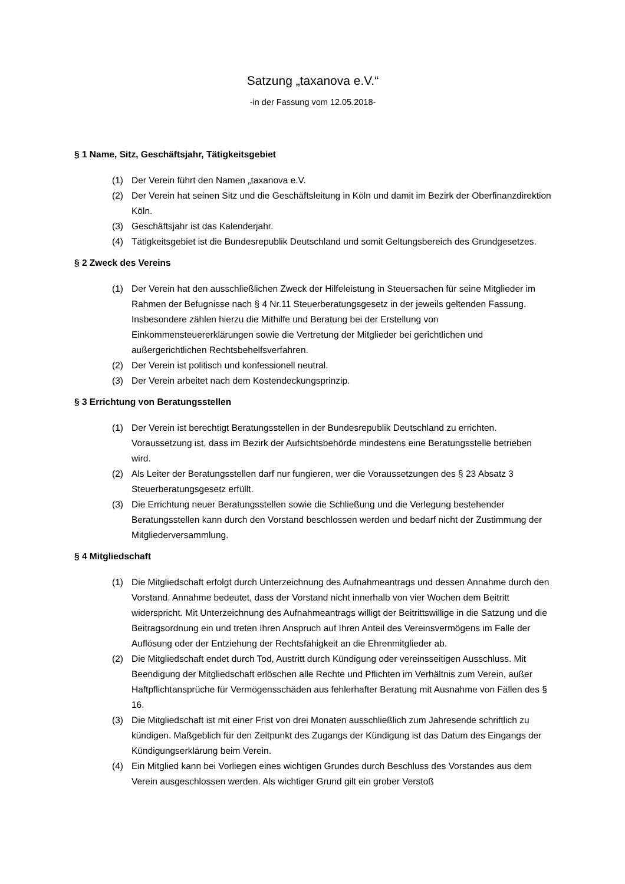Satzung „taxanova e.V.“
-in der Fassung vom 12.05.2018-
§ 1 Name, Sitz, Geschäftsjahr, Tätigkeitsgebiet
(1) Der Verein führt den Namen „taxanova e.V.
(2) Der Verein hat seinen Sitz und die Geschäftsleitung in Köln und damit im Bezirk der Oberfinanzdirektion Köln.
(3) Geschäftsjahr ist das Kalenderjahr.
(4) Tätigkeitsgebiet ist die Bundesrepublik Deutschland und somit Geltungsbereich des Grundgesetzes.
§ 2 Zweck des Vereins
(1) Der Verein hat den ausschließlichen Zweck der Hilfeleistung in Steuersachen für seine Mitglieder im Rahmen der Befugnisse nach § 4 Nr.11 Steuerberatungsgesetz in der jeweils geltenden Fassung. Insbesondere zählen hierzu die Mithilfe und Beratung bei der Erstellung von Einkommensteuererklärungen sowie die Vertretung der Mitglieder bei gerichtlichen und außergerichtlichen Rechtsbehelfsverfahren.
(2) Der Verein ist politisch und konfessionell neutral.
(3) Der Verein arbeitet nach dem Kostendeckungsprinzip.
§ 3 Errichtung von Beratungsstellen
(1) Der Verein ist berechtigt Beratungsstellen in der Bundesrepublik Deutschland zu errichten. Voraussetzung ist, dass im Bezirk der Aufsichtsbehörde mindestens eine Beratungsstelle betrieben wird.
(2) Als Leiter der Beratungsstellen darf nur fungieren, wer die Voraussetzungen des § 23 Absatz 3 Steuerberatungsgesetz erfüllt.
(3) Die Errichtung neuer Beratungsstellen sowie die Schließung und die Verlegung bestehender Beratungsstellen kann durch den Vorstand beschlossen werden und bedarf nicht der Zustimmung der Mitgliederversammlung.
§ 4 Mitgliedschaft
(1) Die Mitgliedschaft erfolgt durch Unterzeichnung des Aufnahmeantrags und dessen Annahme durch den Vorstand. Annahme bedeutet, dass der Vorstand nicht innerhalb von vier Wochen dem Beitritt widerspricht. Mit Unterzeichnung des Aufnahmeantrags willigt der Beitrittswillige in die Satzung und die Beitragsordnung ein und treten Ihren Anspruch auf Ihren Anteil des Vereinsvermögens im Falle der Auflösung oder der Entziehung der Rechtsfähigkeit an die Ehrenmitglieder ab.
(2) Die Mitgliedschaft endet durch Tod, Austritt durch Kündigung oder vereinsseitigen Ausschluss. Mit Beendigung der Mitgliedschaft erlöschen alle Rechte und Pflichten im Verhältnis zum Verein, außer Haftpflichtansprüche für Vermögensschäden aus fehlerhafter Beratung mit Ausnahme von Fällen des § 16.
(3) Die Mitgliedschaft ist mit einer Frist von drei Monaten ausschließlich zum Jahresende schriftlich zu kündigen. Maßgeblich für den Zeitpunkt des Zugangs der Kündigung ist das Datum des Eingangs der Kündigungserklärung beim Verein.
(4) Ein Mitglied kann bei Vorliegen eines wichtigen Grundes durch Beschluss des Vorstandes aus dem Verein ausgeschlossen werden. Als wichtiger Grund gilt ein grober Verstoß